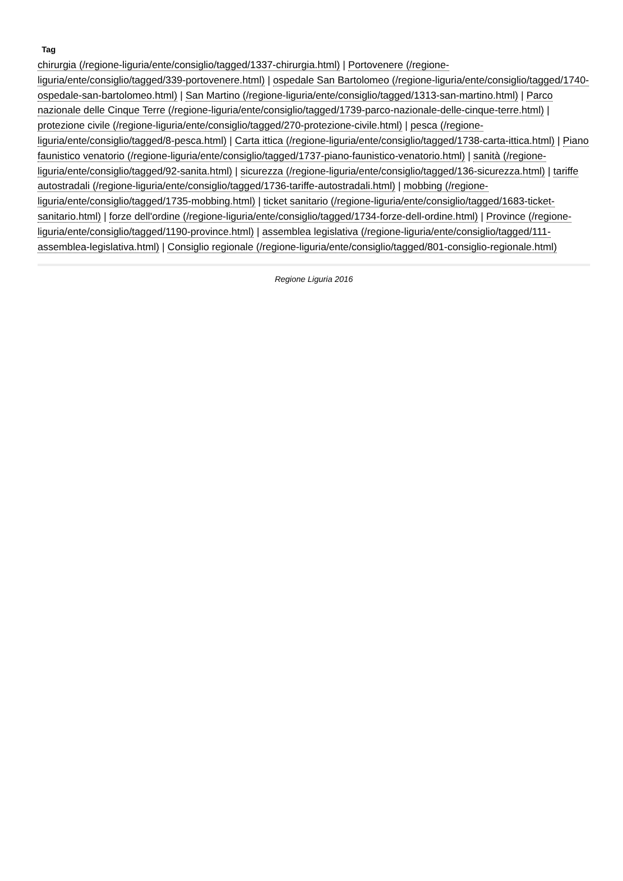Tag
chirurgia (/regione-liguria/ente/consiglio/tagged/1337-chirurgia.html) | Portovenere (/regione-liguria/ente/consiglio/tagged/339-portovenere.html) | ospedale San Bartolomeo (/regione-liguria/ente/consiglio/tagged/1740-ospedale-san-bartolomeo.html) | San Martino (/regione-liguria/ente/consiglio/tagged/1313-san-martino.html) | Parco nazionale delle Cinque Terre (/regione-liguria/ente/consiglio/tagged/1739-parco-nazionale-delle-cinque-terre.html) | protezione civile (/regione-liguria/ente/consiglio/tagged/270-protezione-civile.html) | pesca (/regione-liguria/ente/consiglio/tagged/8-pesca.html) | Carta ittica (/regione-liguria/ente/consiglio/tagged/1738-carta-ittica.html) | Piano faunistico venatorio (/regione-liguria/ente/consiglio/tagged/1737-piano-faunistico-venatorio.html) | sanità (/regione-liguria/ente/consiglio/tagged/92-sanita.html) | sicurezza (/regione-liguria/ente/consiglio/tagged/136-sicurezza.html) | tariffe autostradali (/regione-liguria/ente/consiglio/tagged/1736-tariffe-autostradali.html) | mobbing (/regione-liguria/ente/consiglio/tagged/1735-mobbing.html) | ticket sanitario (/regione-liguria/ente/consiglio/tagged/1683-ticket-sanitario.html) | forze dell'ordine (/regione-liguria/ente/consiglio/tagged/1734-forze-dell-ordine.html) | Province (/regione-liguria/ente/consiglio/tagged/1190-province.html) | assemblea legislativa (/regione-liguria/ente/consiglio/tagged/111-assemblea-legislativa.html) | Consiglio regionale (/regione-liguria/ente/consiglio/tagged/801-consiglio-regionale.html)
Regione Liguria 2016